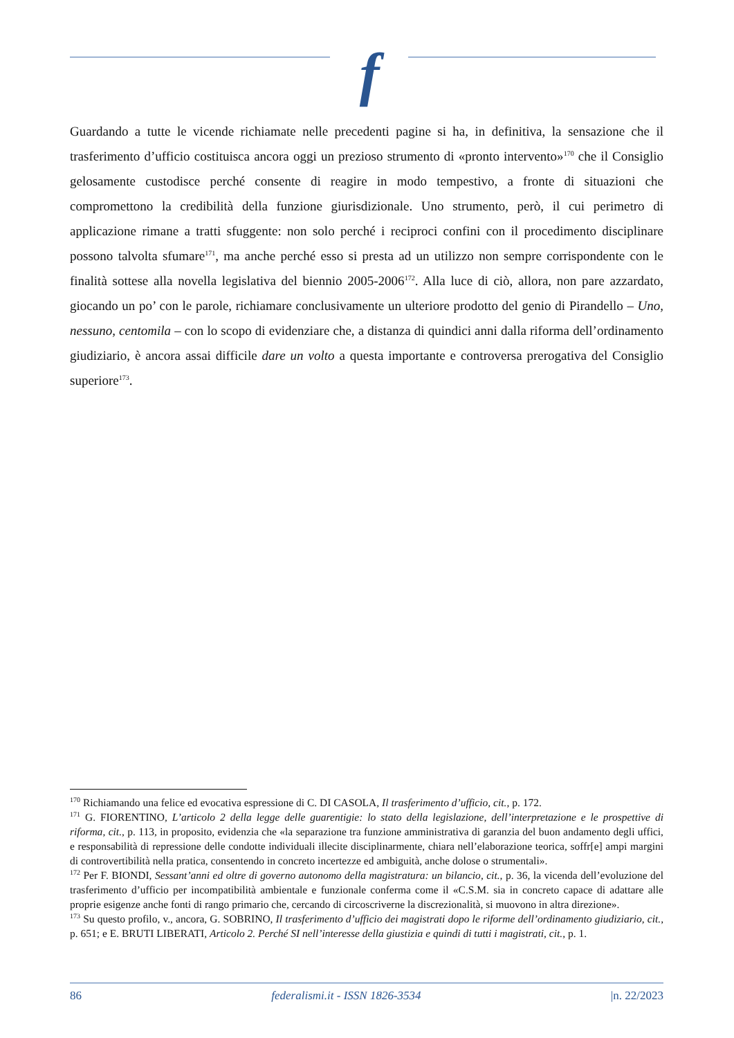f
Guardando a tutte le vicende richiamate nelle precedenti pagine si ha, in definitiva, la sensazione che il trasferimento d’ufficio costituisca ancora oggi un prezioso strumento di «pronto intervento»<sup>170</sup> che il Consiglio gelosamente custodisce perché consente di reagire in modo tempestivo, a fronte di situazioni che compromettono la credibilità della funzione giurisdizionale. Uno strumento, però, il cui perimetro di applicazione rimane a tratti sfuggente: non solo perché i reciproci confini con il procedimento disciplinare possono talvolta sfumare<sup>171</sup>, ma anche perché esso si presta ad un utilizzo non sempre corrispondente con le finalità sottese alla novella legislativa del biennio 2005-2006<sup>172</sup>. Alla luce di ciò, allora, non pare azzardato, giocando un po’ con le parole, richiamare conclusivamente un ulteriore prodotto del genio di Pirandello – Uno, nessuno, centomila – con lo scopo di evidenziare che, a distanza di quindici anni dalla riforma dell’ordinamento giudiziario, è ancora assai difficile dare un volto a questa importante e controversa prerogativa del Consiglio superiore<sup>173</sup>.
<sup>170</sup> Richiamando una felice ed evocativa espressione di C. DI CASOLA, Il trasferimento d’ufficio, cit., p. 172.
<sup>171</sup> G. FIORENTINO, L’articolo 2 della legge delle guarentigie: lo stato della legislazione, dell’interpretazione e le prospettive di riforma, cit., p. 113, in proposito, evidenzia che «la separazione tra funzione amministrativa di garanzia del buon andamento degli uffici, e responsabilità di repressione delle condotte individuali illecite disciplinarmente, chiara nell’elaborazione teorica, soffr[e] ampi margini di controvertibilità nella pratica, consentendo in concreto incertezze ed ambiguità, anche dolose o strumentali».
<sup>172</sup> Per F. BIONDI, Sessant’anni ed oltre di governo autonomo della magistratura: un bilancio, cit., p. 36, la vicenda dell’evoluzione del trasferimento d’ufficio per incompatibilità ambientale e funzionale conferma come il «C.S.M. sia in concreto capace di adattare alle proprie esigenze anche fonti di rango primario che, cercando di circoscriverne la discrezionalità, si muovono in altra direzione».
<sup>173</sup> Su questo profilo, v., ancora, G. SOBRINO, Il trasferimento d’ufficio dei magistrati dopo le riforme dell’ordinamento giudiziario, cit., p. 651; e E. BRUTI LIBERATI, Articolo 2. Perché SI nell’interesse della giustizia e quindi di tutti i magistrati, cit., p. 1.
86 federalismi.it - ISSN 1826-3534 |n. 22/2023